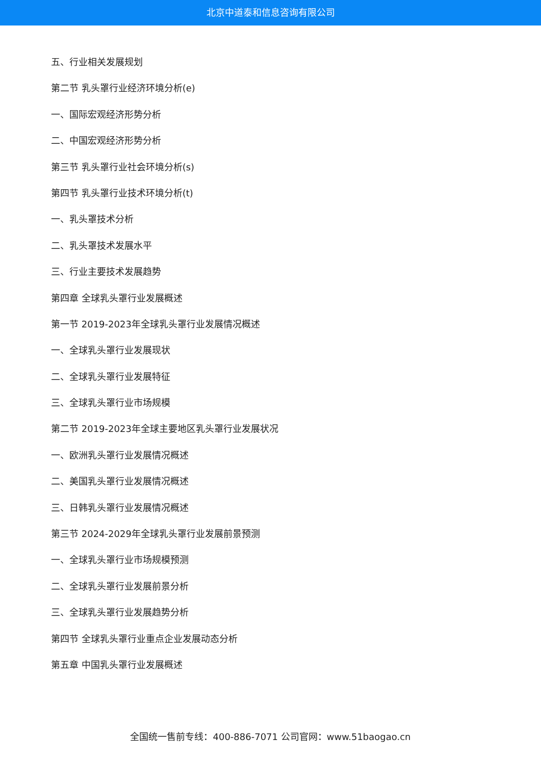北京中道泰和信息咨询有限公司
五、行业相关发展规划
第二节 乳头罩行业经济环境分析(e)
一、国际宏观经济形势分析
二、中国宏观经济形势分析
第三节 乳头罩行业社会环境分析(s)
第四节 乳头罩行业技术环境分析(t)
一、乳头罩技术分析
二、乳头罩技术发展水平
三、行业主要技术发展趋势
第四章 全球乳头罩行业发展概述
第一节 2019-2023年全球乳头罩行业发展情况概述
一、全球乳头罩行业发展现状
二、全球乳头罩行业发展特征
三、全球乳头罩行业市场规模
第二节 2019-2023年全球主要地区乳头罩行业发展状况
一、欧洲乳头罩行业发展情况概述
二、美国乳头罩行业发展情况概述
三、日韩乳头罩行业发展情况概述
第三节 2024-2029年全球乳头罩行业发展前景预测
一、全球乳头罩行业市场规模预测
二、全球乳头罩行业发展前景分析
三、全球乳头罩行业发展趋势分析
第四节 全球乳头罩行业重点企业发展动态分析
第五章 中国乳头罩行业发展概述
全国统一售前专线：400-886-7071 公司官网：www.51baogao.cn